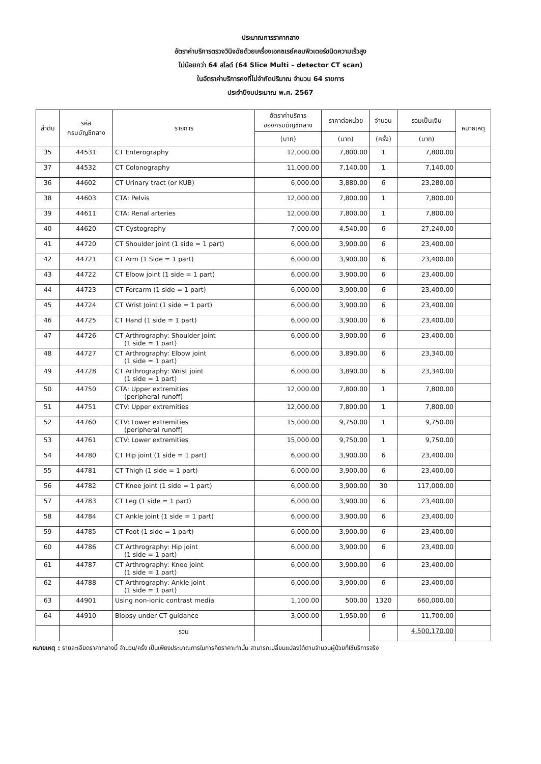ประมาณการราคากลาง
อัตราค่าบริการตรวจวินิจฉัยด้วยเครื่องเอกซเรย์คอมพิวเตอร์ชนิดความเร็วสูง
ไม่น้อยกว่า 64 สไลด์ (64 Slice Multi – detector CT scan)
ในอัตราค่าบริการคงที่ไม่จำกัดปริมาณ จำนวน 64 รายการ
ประจำปีงบประมาณ พ.ศ. 2567
| ลำดับ | รหัส กรมบัญชีกลาง | รายการ | อัตราค่าบริการ ของกรมบัญชีกลาง | ราคาต่อหน่วย | จำนวน | รวมเป็นเงิน | หมายเหตุ |
| --- | --- | --- | --- | --- | --- | --- | --- |
| | | | (บาท) | (บาท) | (ครั้ง) | (บาท) | |
| 35 | 44531 | CT Enterography | 12,000.00 | 7,800.00 | 1 | 7,800.00 | |
| 37 | 44532 | CT Colonography | 11,000.00 | 7,140.00 | 1 | 7,140.00 | |
| 36 | 44602 | CT Urinary tract (or KUB) | 6,000.00 | 3,880.00 | 6 | 23,280.00 | |
| 38 | 44603 | CTA: Pelvis | 12,000.00 | 7,800.00 | 1 | 7,800.00 | |
| 39 | 44611 | CTA: Renal arteries | 12,000.00 | 7,800.00 | 1 | 7,800.00 | |
| 40 | 44620 | CT Cystography | 7,000.00 | 4,540.00 | 6 | 27,240.00 | |
| 41 | 44720 | CT Shoulder joint (1 side = 1 part) | 6,000.00 | 3,900.00 | 6 | 23,400.00 | |
| 42 | 44721 | CT Arm (1 Side = 1 part) | 6,000.00 | 3,900.00 | 6 | 23,400.00 | |
| 43 | 44722 | CT Elbow joint (1 side = 1 part) | 6,000.00 | 3,900.00 | 6 | 23,400.00 | |
| 44 | 44723 | CT Forcarm (1 side = 1 part) | 6,000.00 | 3,900.00 | 6 | 23,400.00 | |
| 45 | 44724 | CT Wrist Joint (1 side = 1 part) | 6,000.00 | 3,900.00 | 6 | 23,400.00 | |
| 46 | 44725 | CT Hand (1 side = 1 part) | 6,000.00 | 3,900.00 | 6 | 23,400.00 | |
| 47 | 44726 | CT Arthrography: Shoulder joint (1 side = 1 part) | 6,000.00 | 3,900.00 | 6 | 23,400.00 | |
| 48 | 44727 | CT Arthrography: Elbow joint (1 side = 1 part) | 6,000.00 | 3,890.00 | 6 | 23,340.00 | |
| 49 | 44728 | CT Arthrography: Wrist joint (1 side = 1 part) | 6,000.00 | 3,890.00 | 6 | 23,340.00 | |
| 50 | 44750 | CTA: Upper extremities (peripheral runoff) | 12,000.00 | 7,800.00 | 1 | 7,800.00 | |
| 51 | 44751 | CTV: Upper extremities | 12,000.00 | 7,800.00 | 1 | 7,800.00 | |
| 52 | 44760 | CTV: Lower extremities (peripheral runoff) | 15,000.00 | 9,750.00 | 1 | 9,750.00 | |
| 53 | 44761 | CTV: Lower extremities | 15,000.00 | 9,750.00 | 1 | 9,750.00 | |
| 54 | 44780 | CT Hip joint (1 side = 1 part) | 6,000.00 | 3,900.00 | 6 | 23,400.00 | |
| 55 | 44781 | CT Thigh (1 side = 1 part) | 6,000.00 | 3,900.00 | 6 | 23,400.00 | |
| 56 | 44782 | CT Knee joint (1 side = 1 part) | 6,000.00 | 3,900.00 | 30 | 117,000.00 | |
| 57 | 44783 | CT Leg (1 side = 1 part) | 6,000.00 | 3,900.00 | 6 | 23,400.00 | |
| 58 | 44784 | CT Ankle joint (1 side = 1 part) | 6,000.00 | 3,900.00 | 6 | 23,400.00 | |
| 59 | 44785 | CT Foot (1 side = 1 part) | 6,000.00 | 3,900.00 | 6 | 23,400.00 | |
| 60 | 44786 | CT Arthrography: Hip joint (1 side = 1 part) | 6,000.00 | 3,900.00 | 6 | 23,400.00 | |
| 61 | 44787 | CT Arthrography: Knee joint (1 side = 1 part) | 6,000.00 | 3,900.00 | 6 | 23,400.00 | |
| 62 | 44788 | CT Arthrography: Ankle joint (1 side = 1 part) | 6,000.00 | 3,900.00 | 6 | 23,400.00 | |
| 63 | 44901 | Using non-ionic contrast media | 1,100.00 | 500.00 | 1320 | 660,000.00 | |
| 64 | 44910 | Biopsy under CT guidance | 3,000.00 | 1,950.00 | 6 | 11,700.00 | |
| | | รวม | | | | 4,500,170.00 | |
หมายเหตุ : รายละเอียดราคากลางนี้ จำนวน/ครั้ง เป็นเพียงประมาณการในการคิดราคาเท่านั้น สามารถเปลี่ยนแปลงได้ตามจำนวนผู้ป่วยที่ใช้บริการจริง